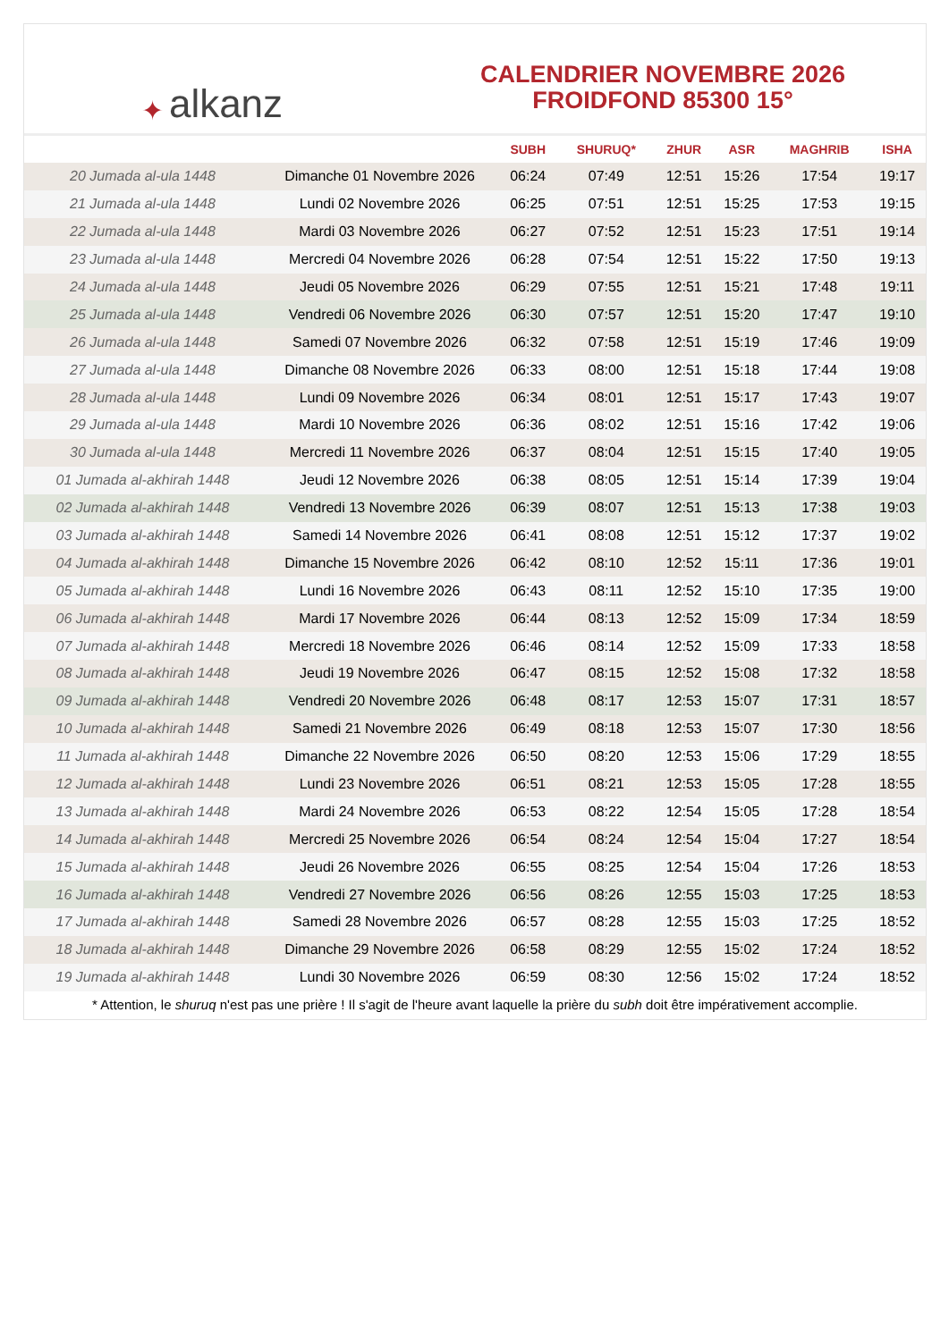✦ alkanz
CALENDRIER NOVEMBRE 2026
FROIDFOND 85300 15°
| | | SUBH | SHURUQ* | ZHUR | ASR | MAGHRIB | ISHA |
| --- | --- | --- | --- | --- | --- | --- | --- |
| 20 Jumada al-ula 1448 | Dimanche 01 Novembre 2026 | 06:24 | 07:49 | 12:51 | 15:26 | 17:54 | 19:17 |
| 21 Jumada al-ula 1448 | Lundi 02 Novembre 2026 | 06:25 | 07:51 | 12:51 | 15:25 | 17:53 | 19:15 |
| 22 Jumada al-ula 1448 | Mardi 03 Novembre 2026 | 06:27 | 07:52 | 12:51 | 15:23 | 17:51 | 19:14 |
| 23 Jumada al-ula 1448 | Mercredi 04 Novembre 2026 | 06:28 | 07:54 | 12:51 | 15:22 | 17:50 | 19:13 |
| 24 Jumada al-ula 1448 | Jeudi 05 Novembre 2026 | 06:29 | 07:55 | 12:51 | 15:21 | 17:48 | 19:11 |
| 25 Jumada al-ula 1448 | Vendredi 06 Novembre 2026 | 06:30 | 07:57 | 12:51 | 15:20 | 17:47 | 19:10 |
| 26 Jumada al-ula 1448 | Samedi 07 Novembre 2026 | 06:32 | 07:58 | 12:51 | 15:19 | 17:46 | 19:09 |
| 27 Jumada al-ula 1448 | Dimanche 08 Novembre 2026 | 06:33 | 08:00 | 12:51 | 15:18 | 17:44 | 19:08 |
| 28 Jumada al-ula 1448 | Lundi 09 Novembre 2026 | 06:34 | 08:01 | 12:51 | 15:17 | 17:43 | 19:07 |
| 29 Jumada al-ula 1448 | Mardi 10 Novembre 2026 | 06:36 | 08:02 | 12:51 | 15:16 | 17:42 | 19:06 |
| 30 Jumada al-ula 1448 | Mercredi 11 Novembre 2026 | 06:37 | 08:04 | 12:51 | 15:15 | 17:40 | 19:05 |
| 01 Jumada al-akhirah 1448 | Jeudi 12 Novembre 2026 | 06:38 | 08:05 | 12:51 | 15:14 | 17:39 | 19:04 |
| 02 Jumada al-akhirah 1448 | Vendredi 13 Novembre 2026 | 06:39 | 08:07 | 12:51 | 15:13 | 17:38 | 19:03 |
| 03 Jumada al-akhirah 1448 | Samedi 14 Novembre 2026 | 06:41 | 08:08 | 12:51 | 15:12 | 17:37 | 19:02 |
| 04 Jumada al-akhirah 1448 | Dimanche 15 Novembre 2026 | 06:42 | 08:10 | 12:52 | 15:11 | 17:36 | 19:01 |
| 05 Jumada al-akhirah 1448 | Lundi 16 Novembre 2026 | 06:43 | 08:11 | 12:52 | 15:10 | 17:35 | 19:00 |
| 06 Jumada al-akhirah 1448 | Mardi 17 Novembre 2026 | 06:44 | 08:13 | 12:52 | 15:09 | 17:34 | 18:59 |
| 07 Jumada al-akhirah 1448 | Mercredi 18 Novembre 2026 | 06:46 | 08:14 | 12:52 | 15:09 | 17:33 | 18:58 |
| 08 Jumada al-akhirah 1448 | Jeudi 19 Novembre 2026 | 06:47 | 08:15 | 12:52 | 15:08 | 17:32 | 18:58 |
| 09 Jumada al-akhirah 1448 | Vendredi 20 Novembre 2026 | 06:48 | 08:17 | 12:53 | 15:07 | 17:31 | 18:57 |
| 10 Jumada al-akhirah 1448 | Samedi 21 Novembre 2026 | 06:49 | 08:18 | 12:53 | 15:07 | 17:30 | 18:56 |
| 11 Jumada al-akhirah 1448 | Dimanche 22 Novembre 2026 | 06:50 | 08:20 | 12:53 | 15:06 | 17:29 | 18:55 |
| 12 Jumada al-akhirah 1448 | Lundi 23 Novembre 2026 | 06:51 | 08:21 | 12:53 | 15:05 | 17:28 | 18:55 |
| 13 Jumada al-akhirah 1448 | Mardi 24 Novembre 2026 | 06:53 | 08:22 | 12:54 | 15:05 | 17:28 | 18:54 |
| 14 Jumada al-akhirah 1448 | Mercredi 25 Novembre 2026 | 06:54 | 08:24 | 12:54 | 15:04 | 17:27 | 18:54 |
| 15 Jumada al-akhirah 1448 | Jeudi 26 Novembre 2026 | 06:55 | 08:25 | 12:54 | 15:04 | 17:26 | 18:53 |
| 16 Jumada al-akhirah 1448 | Vendredi 27 Novembre 2026 | 06:56 | 08:26 | 12:55 | 15:03 | 17:25 | 18:53 |
| 17 Jumada al-akhirah 1448 | Samedi 28 Novembre 2026 | 06:57 | 08:28 | 12:55 | 15:03 | 17:25 | 18:52 |
| 18 Jumada al-akhirah 1448 | Dimanche 29 Novembre 2026 | 06:58 | 08:29 | 12:55 | 15:02 | 17:24 | 18:52 |
| 19 Jumada al-akhirah 1448 | Lundi 30 Novembre 2026 | 06:59 | 08:30 | 12:56 | 15:02 | 17:24 | 18:52 |
* Attention, le shuruq n'est pas une prière ! Il s'agit de l'heure avant laquelle la prière du subh doit être impérativement accomplie.